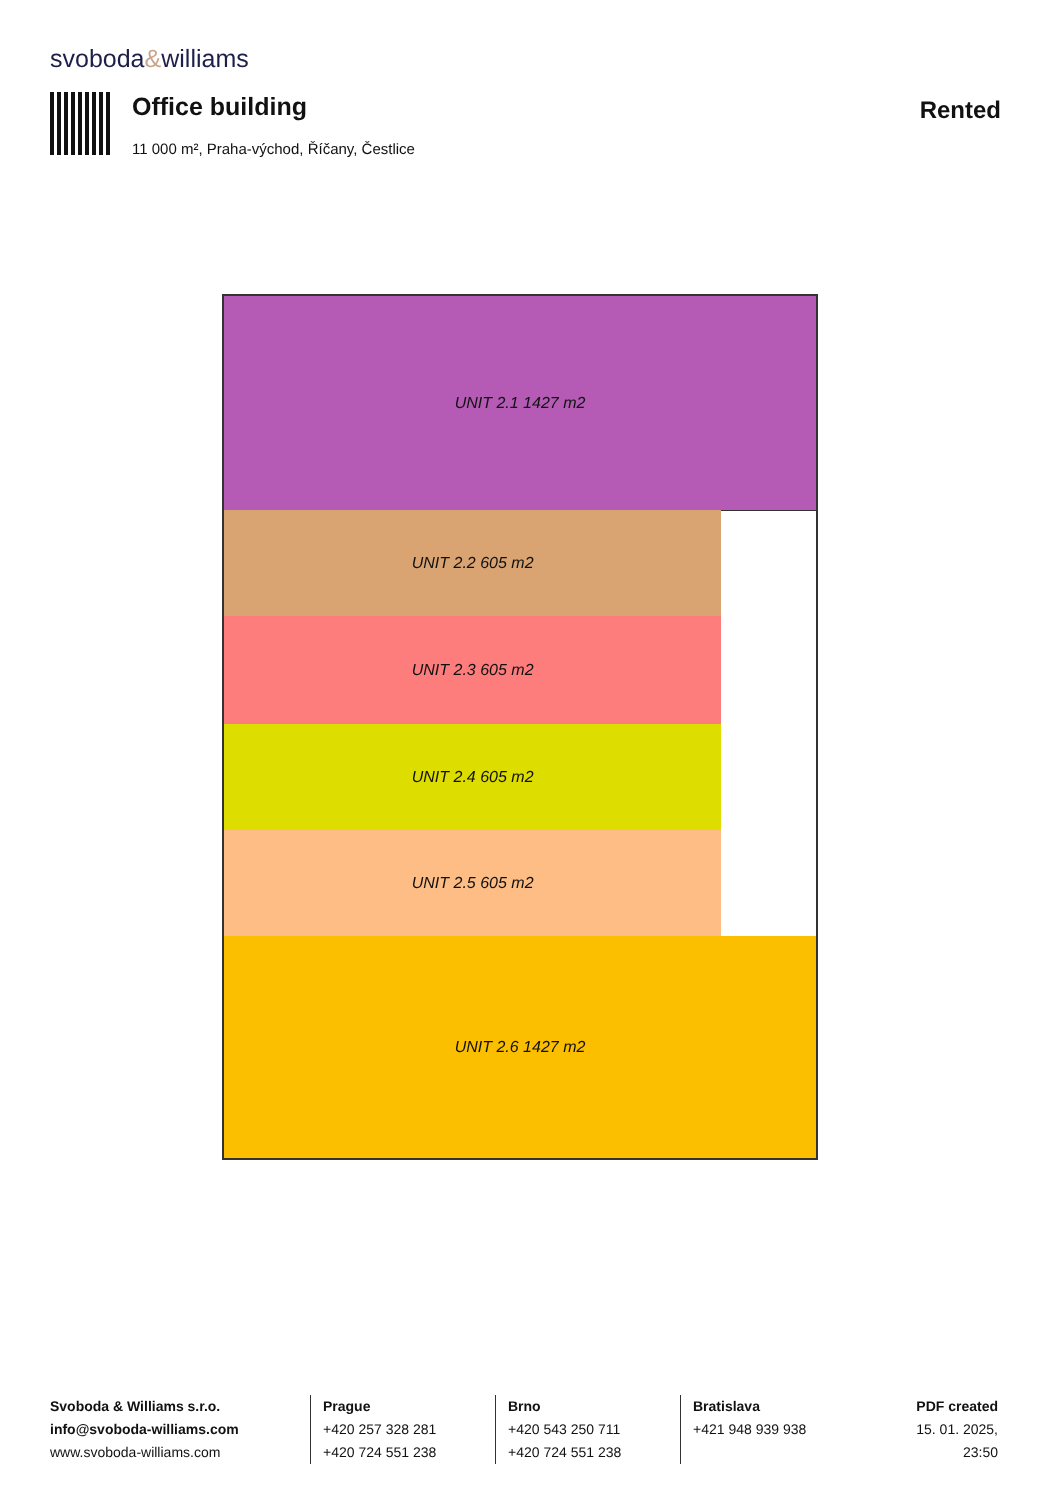svoboda&williams
Office building
11 000 m², Praha-východ, Říčany, Čestlice
Rented
UNIT 2.1 1427 m2
UNIT 2.2 605 m2
UNIT 2.3 605 m2
UNIT 2.4 605 m2
UNIT 2.5 605 m2
UNIT 2.6 1427 m2
Svoboda & Williams s.r.o.
info@svoboda-williams.com
www.svoboda-williams.com
Prague
+420 257 328 281
+420 724 551 238
Brno
+420 543 250 711
+420 724 551 238
Bratislava
+421 948 939 938
PDF created
15. 01. 2025, 23:50